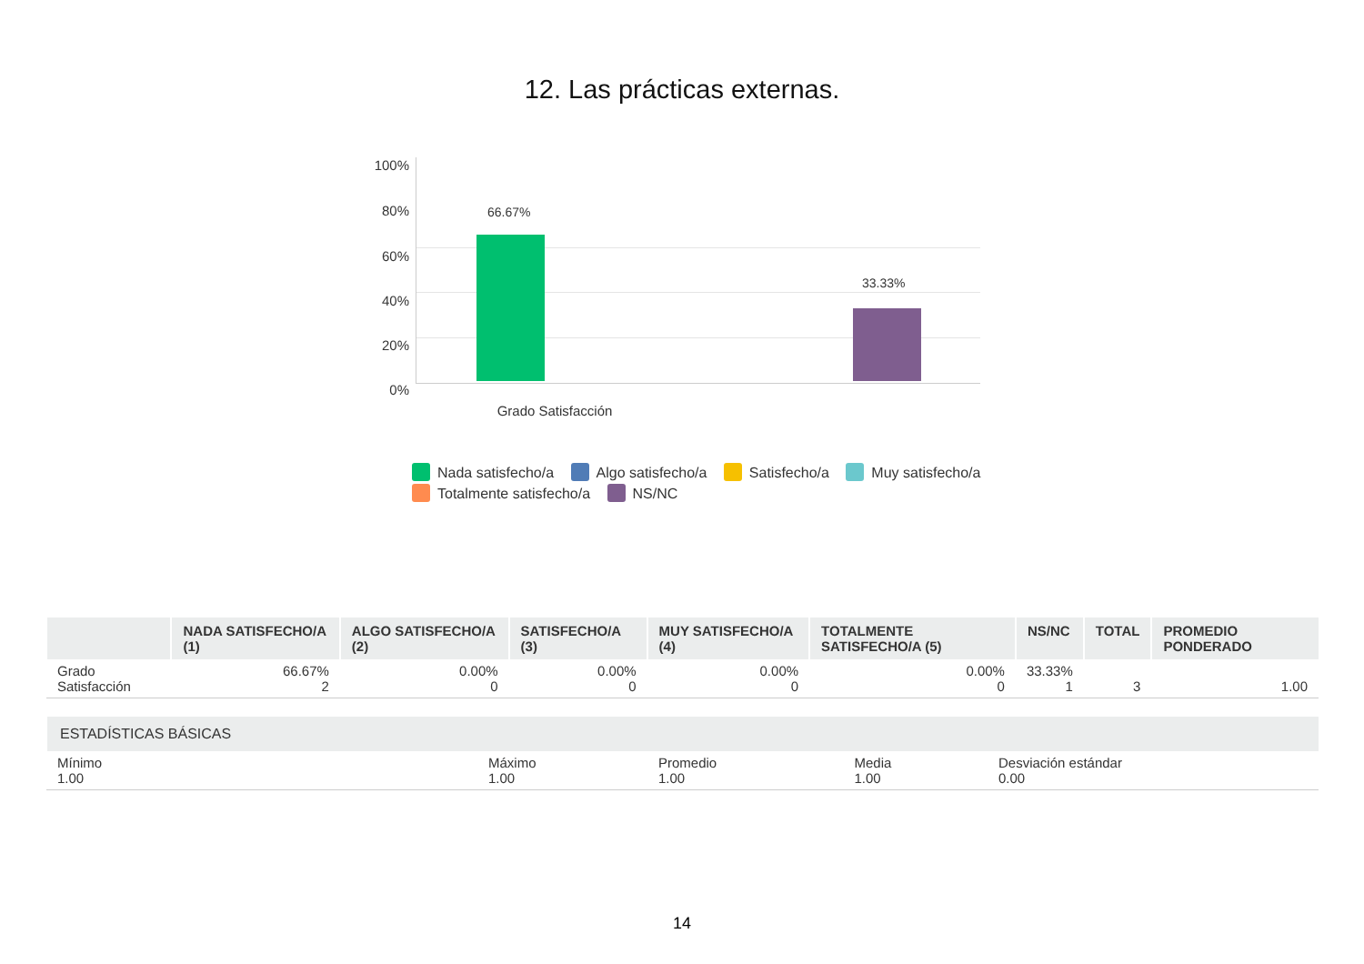12. Las prácticas externas.
100%
80%
60%
40%
20%
0%
66.67%
33.33%
Grado Satisfacción
Nada satisfecho/a Algo satisfecho/a Satisfecho/a Muy satisfecho/a Totalmente satisfecho/a NS/NC
| | NADA SATISFECHO/A (1) | ALGO SATISFECHO/A (2) | SATISFECHO/A (3) | MUY SATISFECHO/A (4) | TOTALMENTE SATISFECHO/A (5) | NS/NC | TOTAL | PROMEDIO PONDERADO |
| --- | --- | --- | --- | --- | --- | --- | --- | --- |
| Grado Satisfacción | 66.67% 2 | 0.00% 0 | 0.00% 0 | 0.00% 0 | 0.00% 0 | 33.33% 1 | 3 | 1.00 |
| ESTADÍSTICAS BÁSICAS | | | | |
| --- | --- | --- | --- | --- |
| Mínimo 1.00 | Máximo 1.00 | Promedio 1.00 | Media 1.00 | Desviación estándar 0.00 |
14